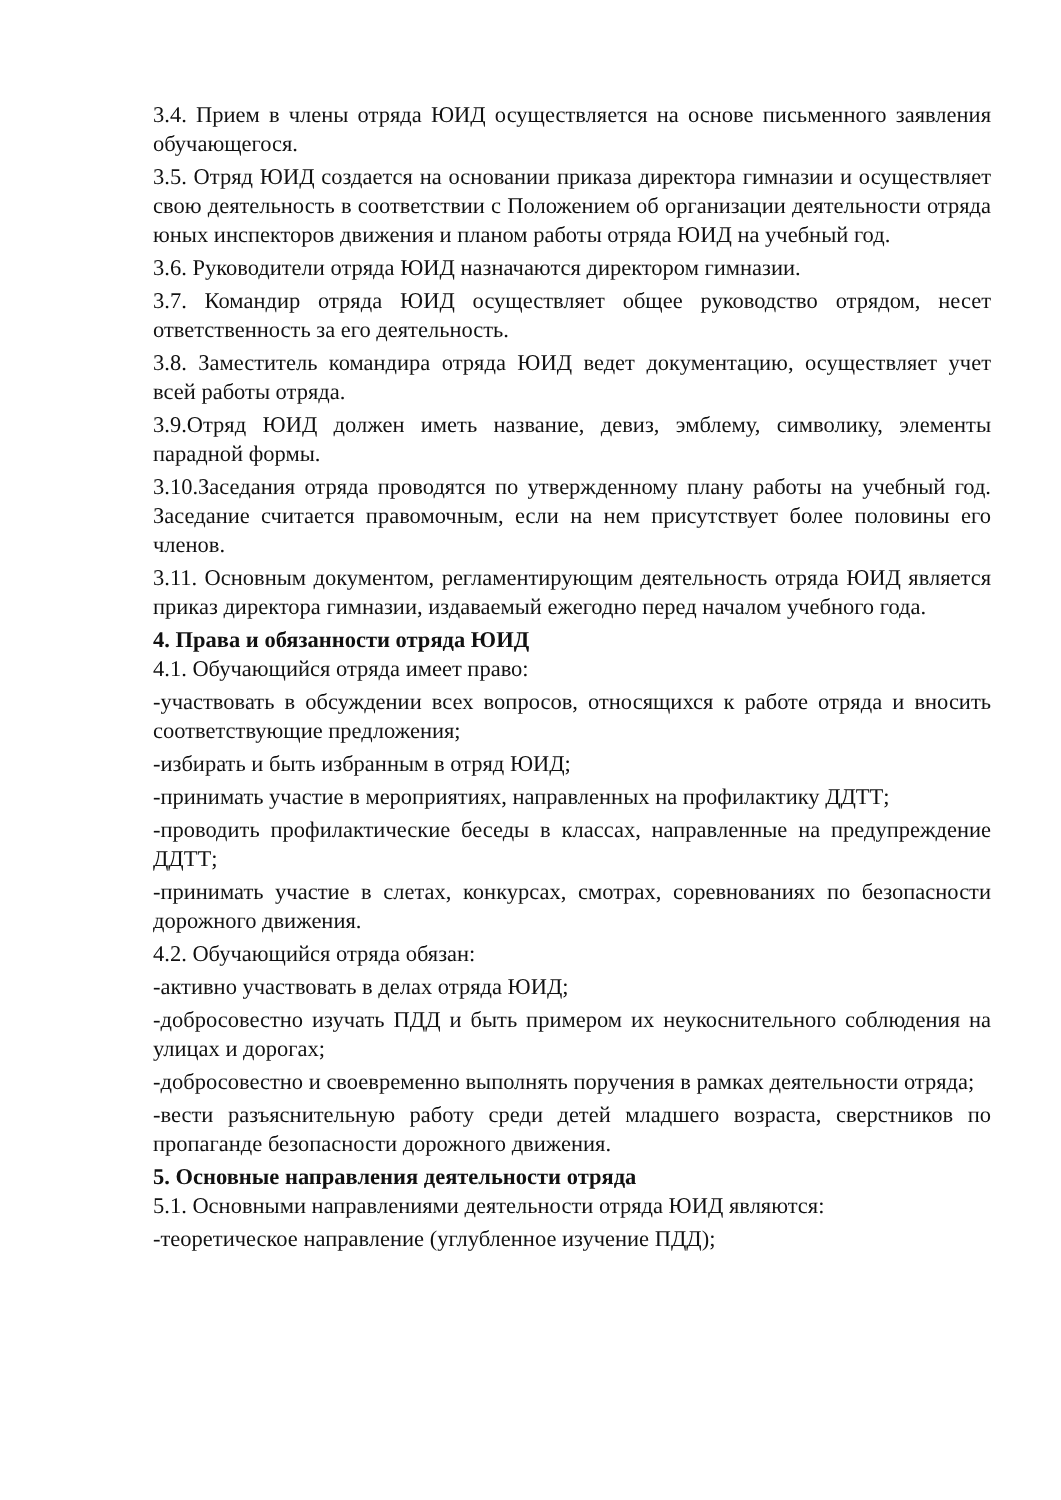3.4. Прием в члены отряда ЮИД осуществляется на основе письменного заявления обучающегося.
3.5. Отряд ЮИД создается на основании приказа директора гимназии и осуществляет свою деятельность в соответствии с Положением об организации деятельности отряда юных инспекторов движения и планом работы отряда ЮИД на учебный год.
3.6. Руководители отряда ЮИД назначаются директором гимназии.
3.7. Командир отряда ЮИД осуществляет общее руководство отрядом, несет ответственность за его деятельность.
3.8. Заместитель командира отряда ЮИД ведет документацию, осуществляет учет всей работы отряда.
3.9.Отряд ЮИД должен иметь название, девиз, эмблему, символику, элементы парадной формы.
3.10.Заседания отряда проводятся по утвержденному плану работы на учебный год. Заседание считается правомочным, если на нем присутствует более половины его членов.
3.11. Основным документом, регламентирующим деятельность отряда ЮИД является приказ директора гимназии, издаваемый ежегодно перед началом учебного года.
4. Права и обязанности отряда ЮИД
4.1. Обучающийся отряда имеет право:
-участвовать в обсуждении всех вопросов, относящихся к работе отряда и вносить соответствующие предложения;
-избирать и быть избранным в отряд ЮИД;
-принимать участие в мероприятиях, направленных на профилактику ДДТТ;
-проводить профилактические беседы в классах, направленные на предупреждение ДДТТ;
-принимать участие в слетах, конкурсах, смотрах, соревнованиях по безопасности дорожного движения.
4.2. Обучающийся отряда обязан:
-активно участвовать в делах отряда ЮИД;
-добросовестно изучать ПДД и быть примером их неукоснительного соблюдения на улицах и дорогах;
-добросовестно и своевременно выполнять поручения в рамках деятельности отряда;
-вести разъяснительную работу среди детей младшего возраста, сверстников по пропаганде безопасности дорожного движения.
5. Основные направления деятельности отряда
5.1. Основными направлениями деятельности отряда ЮИД являются:
-теоретическое направление (углубленное изучение ПДД);